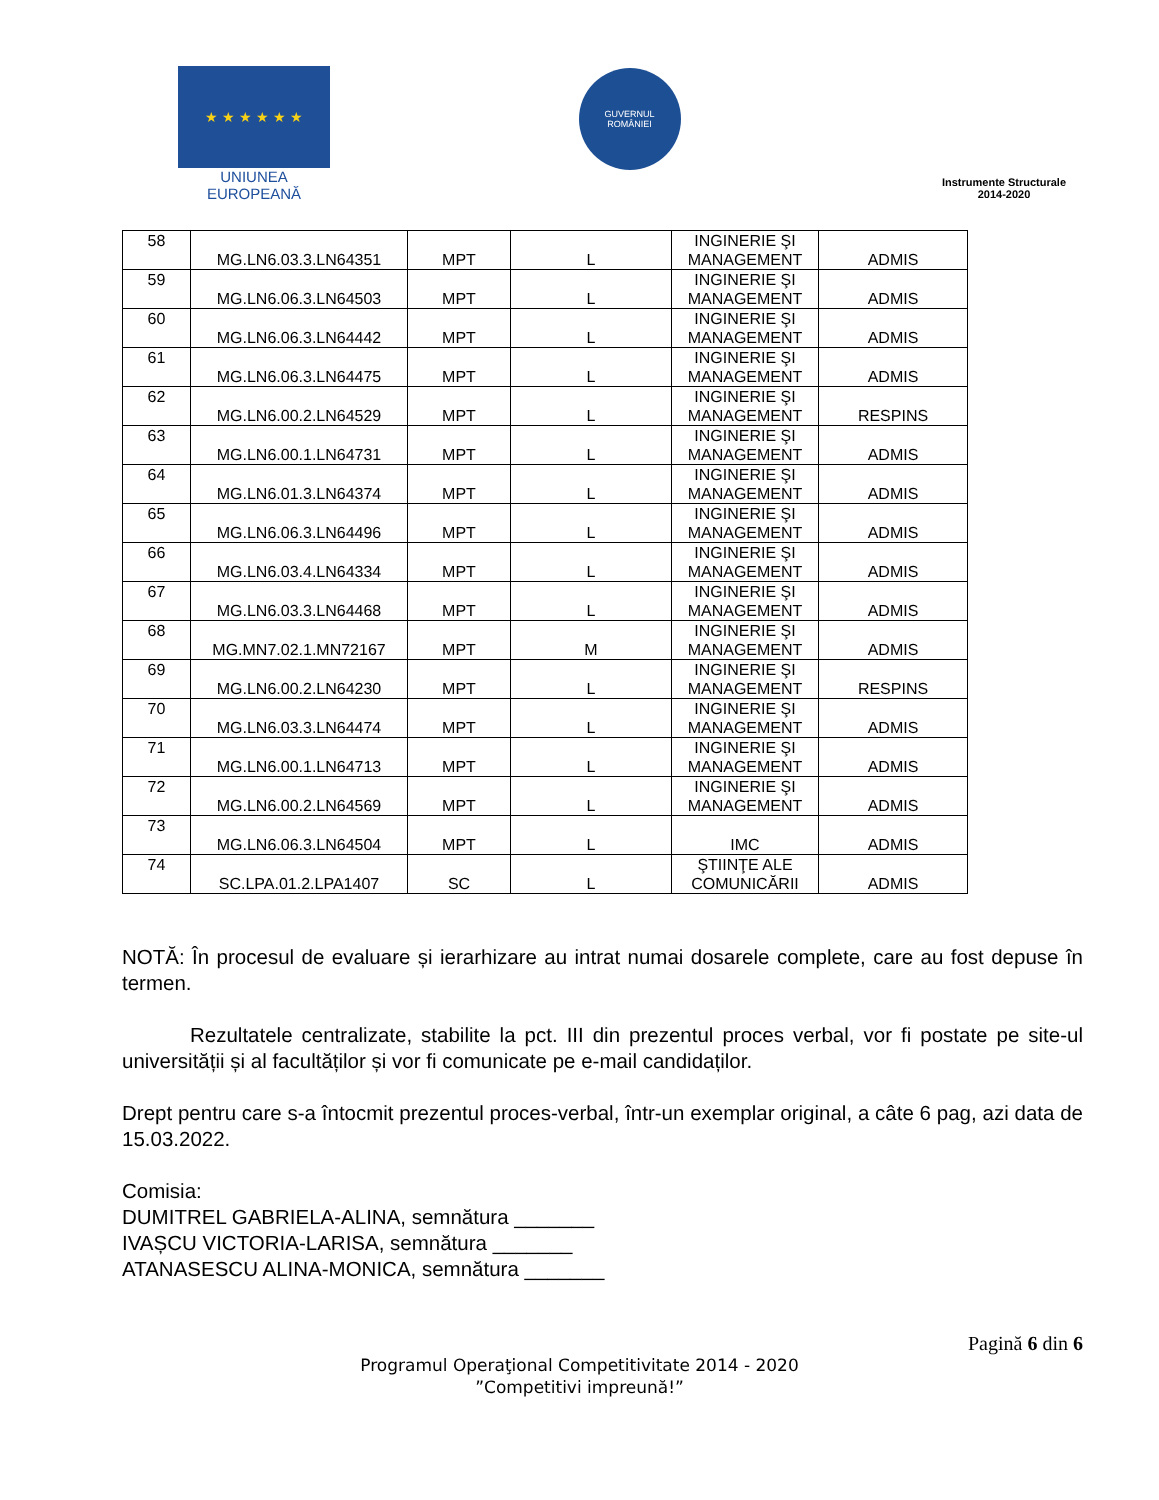★ ★ ★ ★ ★ ★
UNIUNEA EUROPEANĂ
GUVERNUL
ROMÂNIEI
Instrumente Structurale
2014-2020
| 58 | MG.LN6.03.3.LN64351 | MPT | L | INGINERIE ŞI MANAGEMENT | ADMIS |
| 59 | MG.LN6.06.3.LN64503 | MPT | L | INGINERIE ŞI MANAGEMENT | ADMIS |
| 60 | MG.LN6.06.3.LN64442 | MPT | L | INGINERIE ŞI MANAGEMENT | ADMIS |
| 61 | MG.LN6.06.3.LN64475 | MPT | L | INGINERIE ŞI MANAGEMENT | ADMIS |
| 62 | MG.LN6.00.2.LN64529 | MPT | L | INGINERIE ŞI MANAGEMENT | RESPINS |
| 63 | MG.LN6.00.1.LN64731 | MPT | L | INGINERIE ŞI MANAGEMENT | ADMIS |
| 64 | MG.LN6.01.3.LN64374 | MPT | L | INGINERIE ŞI MANAGEMENT | ADMIS |
| 65 | MG.LN6.06.3.LN64496 | MPT | L | INGINERIE ŞI MANAGEMENT | ADMIS |
| 66 | MG.LN6.03.4.LN64334 | MPT | L | INGINERIE ŞI MANAGEMENT | ADMIS |
| 67 | MG.LN6.03.3.LN64468 | MPT | L | INGINERIE ŞI MANAGEMENT | ADMIS |
| 68 | MG.MN7.02.1.MN72167 | MPT | M | INGINERIE ŞI MANAGEMENT | ADMIS |
| 69 | MG.LN6.00.2.LN64230 | MPT | L | INGINERIE ŞI MANAGEMENT | RESPINS |
| 70 | MG.LN6.03.3.LN64474 | MPT | L | INGINERIE ŞI MANAGEMENT | ADMIS |
| 71 | MG.LN6.00.1.LN64713 | MPT | L | INGINERIE ŞI MANAGEMENT | ADMIS |
| 72 | MG.LN6.00.2.LN64569 | MPT | L | INGINERIE ŞI MANAGEMENT | ADMIS |
| 73 | MG.LN6.06.3.LN64504 | MPT | L | IMC | ADMIS |
| 74 | SC.LPA.01.2.LPA1407 | SC | L | ŞTIINŢE ALE COMUNICĂRII | ADMIS |
NOTĂ: În procesul de evaluare și ierarhizare au intrat numai dosarele complete, care au fost depuse în termen.
Rezultatele centralizate, stabilite la pct. III din prezentul proces verbal, vor fi postate pe site-ul universității și al facultăților și vor fi comunicate pe e-mail candidaților.
Drept pentru care s-a întocmit prezentul proces-verbal, într-un exemplar original, a câte 6 pag, azi data de 15.03.2022.
Comisia:
DUMITREL GABRIELA-ALINA, semnătura _______
IVAȘCU VICTORIA-LARISA, semnătura _______
ATANASESCU ALINA-MONICA, semnătura _______
Pagină 6 din 6
Programul Operaţional Competitivitate 2014 - 2020
”Competitivi impreună!”